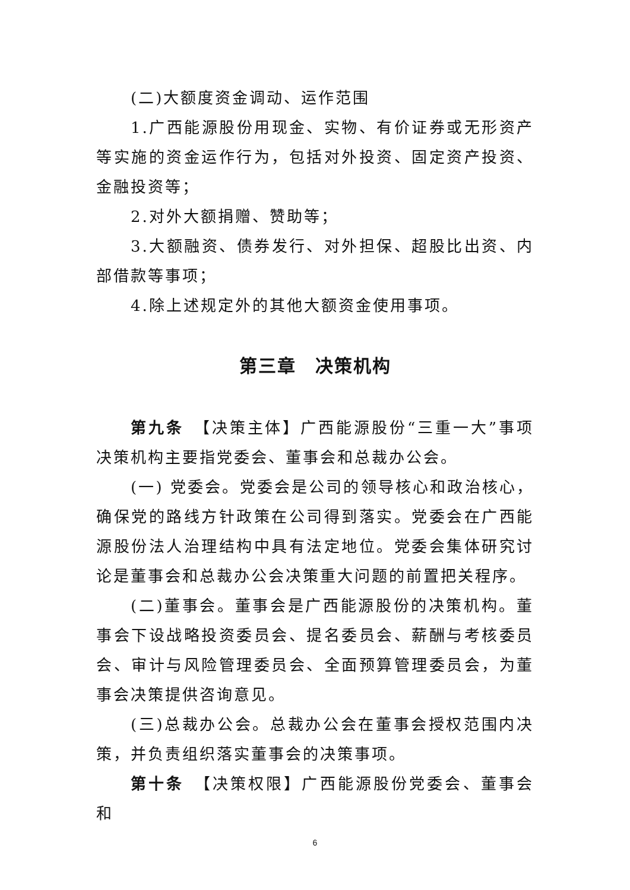(二)大额度资金调动、运作范围
1.广西能源股份用现金、实物、有价证券或无形资产等实施的资金运作行为，包括对外投资、固定资产投资、金融投资等；
2.对外大额捐赠、赞助等；
3.大额融资、债券发行、对外担保、超股比出资、内部借款等事项；
4.除上述规定外的其他大额资金使用事项。
第三章　决策机构
第九条　【决策主体】广西能源股份“三重一大”事项决策机构主要指党委会、董事会和总裁办公会。
(一) 党委会。党委会是公司的领导核心和政治核心，确保党的路线方针政策在公司得到落实。党委会在广西能源股份法人治理结构中具有法定地位。党委会集体研究讨论是董事会和总裁办公会决策重大问题的前置把关程序。
(二)董事会。董事会是广西能源股份的决策机构。董事会下设战略投资委员会、提名委员会、薪酬与考核委员会、审计与风险管理委员会、全面预算管理委员会，为董事会决策提供咨询意见。
(三)总裁办公会。总裁办公会在董事会授权范围内决策，并负责组织落实董事会的决策事项。
第十条　【决策权限】广西能源股份党委会、董事会和
6